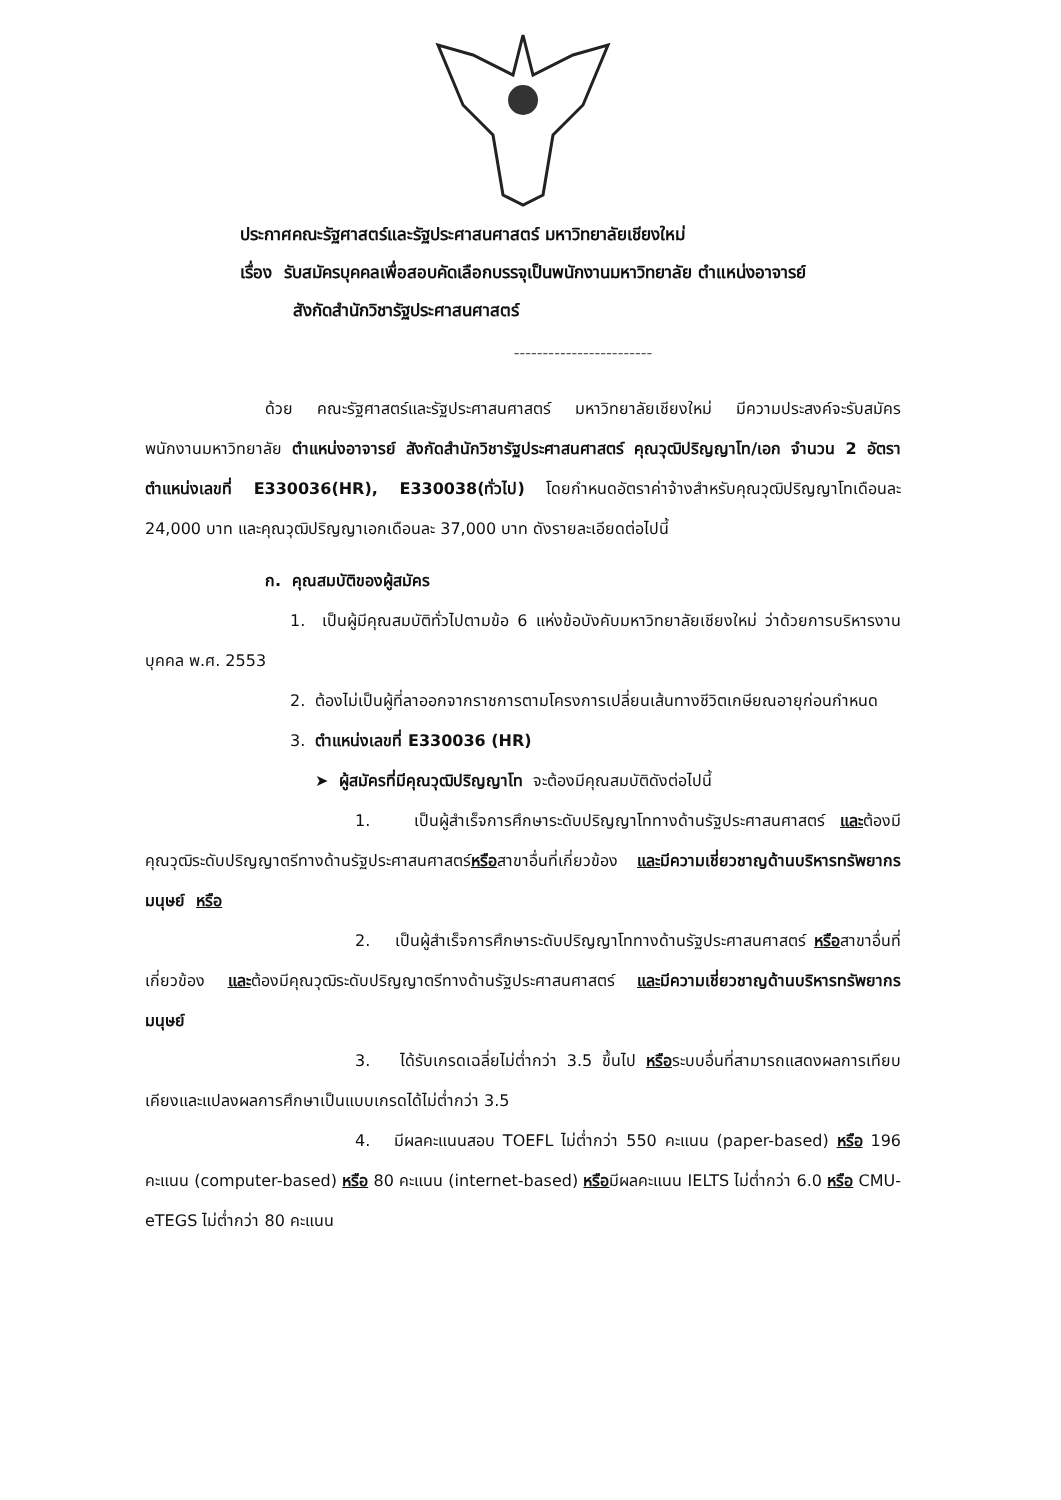ประกาศคณะรัฐศาสตร์และรัฐประศาสนศาสตร์ มหาวิทยาลัยเชียงใหม่
เรื่อง รับสมัครบุคคลเพื่อสอบคัดเลือกบรรจุเป็นพนักงานมหาวิทยาลัย ตำแหน่งอาจารย์
สังกัดสำนักวิชารัฐประศาสนศาสตร์
------------------------
ด้วย คณะรัฐศาสตร์และรัฐประศาสนศาสตร์ มหาวิทยาลัยเชียงใหม่ มีความประสงค์จะรับสมัครพนักงานมหาวิทยาลัย ตำแหน่งอาจารย์ สังกัดสำนักวิชารัฐประศาสนศาสตร์ คุณวุฒิปริญญาโท/เอก จำนวน 2 อัตรา ตำแหน่งเลขที่ E330036(HR), E330038(ทั่วไป) โดยกำหนดอัตราค่าจ้างสำหรับคุณวุฒิปริญญาโทเดือนละ 24,000 บาท และคุณวุฒิปริญญาเอกเดือนละ 37,000 บาท ดังรายละเอียดต่อไปนี้
ก. คุณสมบัติของผู้สมัคร
1. เป็นผู้มีคุณสมบัติทั่วไปตามข้อ 6 แห่งข้อบังคับมหาวิทยาลัยเชียงใหม่ ว่าด้วยการบริหารงานบุคคล พ.ศ. 2553
2. ต้องไม่เป็นผู้ที่ลาออกจากราชการตามโครงการเปลี่ยนเส้นทางชีวิตเกษียณอายุก่อนกำหนด
3. ตำแหน่งเลขที่ E330036 (HR)
➤ ผู้สมัครที่มีคุณวุฒิปริญญาโท จะต้องมีคุณสมบัติดังต่อไปนี้
1. เป็นผู้สำเร็จการศึกษาระดับปริญญาโททางด้านรัฐประศาสนศาสตร์ และต้องมีคุณวุฒิระดับปริญญาตรีทางด้านรัฐประศาสนศาสตร์หรือสาขาอื่นที่เกี่ยวข้อง และมีความเชี่ยวชาญด้านบริหารทรัพยากรมนุษย์ หรือ
2. เป็นผู้สำเร็จการศึกษาระดับปริญญาโททางด้านรัฐประศาสนศาสตร์ หรือสาขาอื่นที่เกี่ยวข้อง และต้องมีคุณวุฒิระดับปริญญาตรีทางด้านรัฐประศาสนศาสตร์ และมีความเชี่ยวชาญด้านบริหารทรัพยากรมนุษย์
3. ได้รับเกรดเฉลี่ยไม่ต่ำกว่า 3.5 ขึ้นไป หรือระบบอื่นที่สามารถแสดงผลการเทียบเคียงและแปลงผลการศึกษาเป็นแบบเกรดได้ไม่ต่ำกว่า 3.5
4. มีผลคะแนนสอบ TOEFL ไม่ต่ำกว่า 550 คะแนน (paper-based) หรือ 196 คะแนน (computer-based) หรือ 80 คะแนน (internet-based) หรือมีผลคะแนน IELTS ไม่ต่ำกว่า 6.0 หรือ CMU-eTEGS ไม่ต่ำกว่า 80 คะแนน